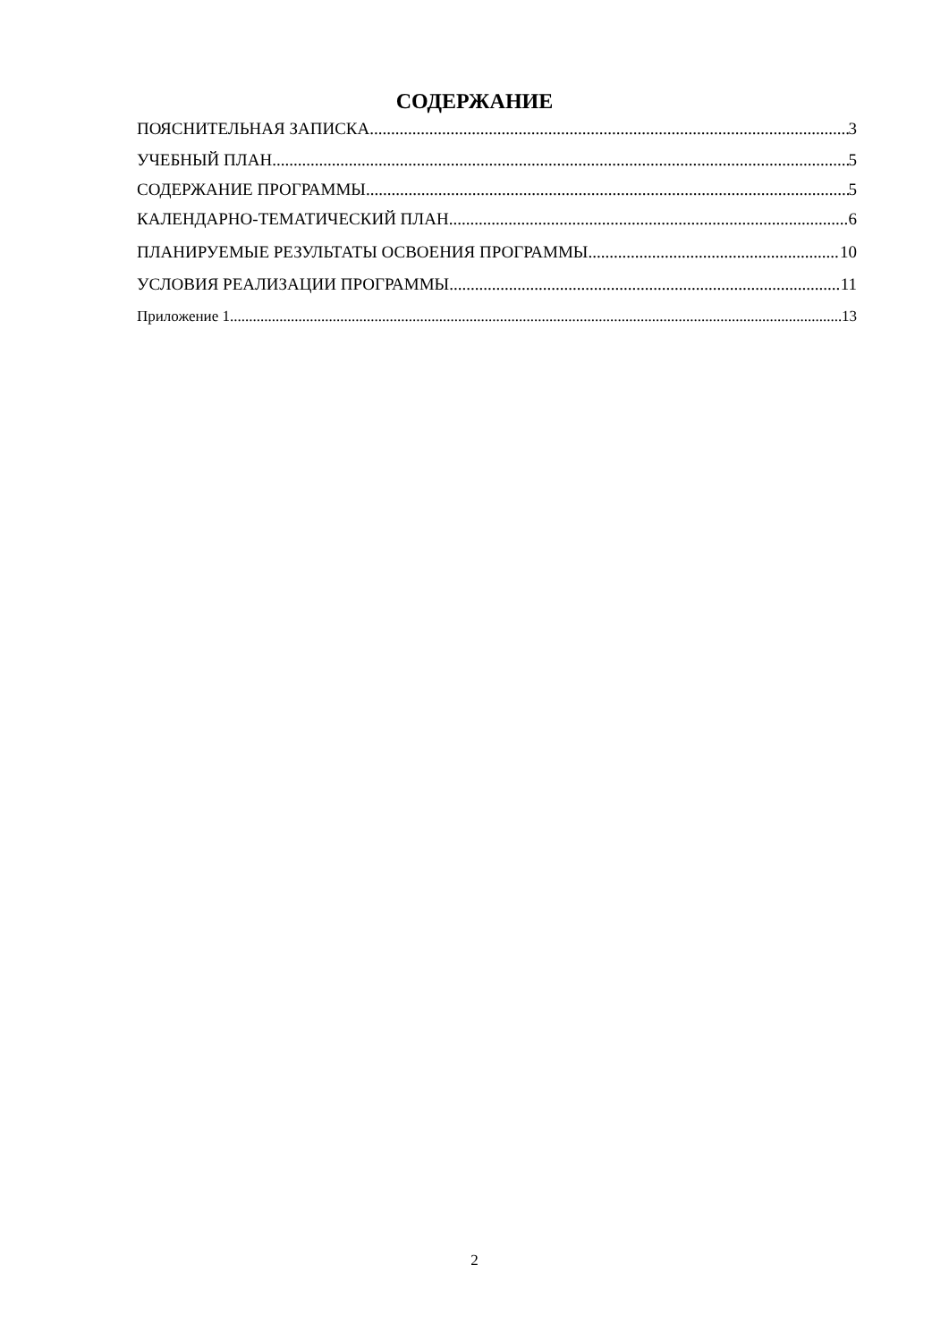СОДЕРЖАНИЕ
ПОЯСНИТЕЛЬНАЯ ЗАПИСКА 3
УЧЕБНЫЙ ПЛАН 5
СОДЕРЖАНИЕ ПРОГРАММЫ 5
КАЛЕНДАРНО-ТЕМАТИЧЕСКИЙ ПЛАН 6
ПЛАНИРУЕМЫЕ РЕЗУЛЬТАТЫ ОСВОЕНИЯ ПРОГРАММЫ 10
УСЛОВИЯ РЕАЛИЗАЦИИ ПРОГРАММЫ 11
Приложение 1 13
2